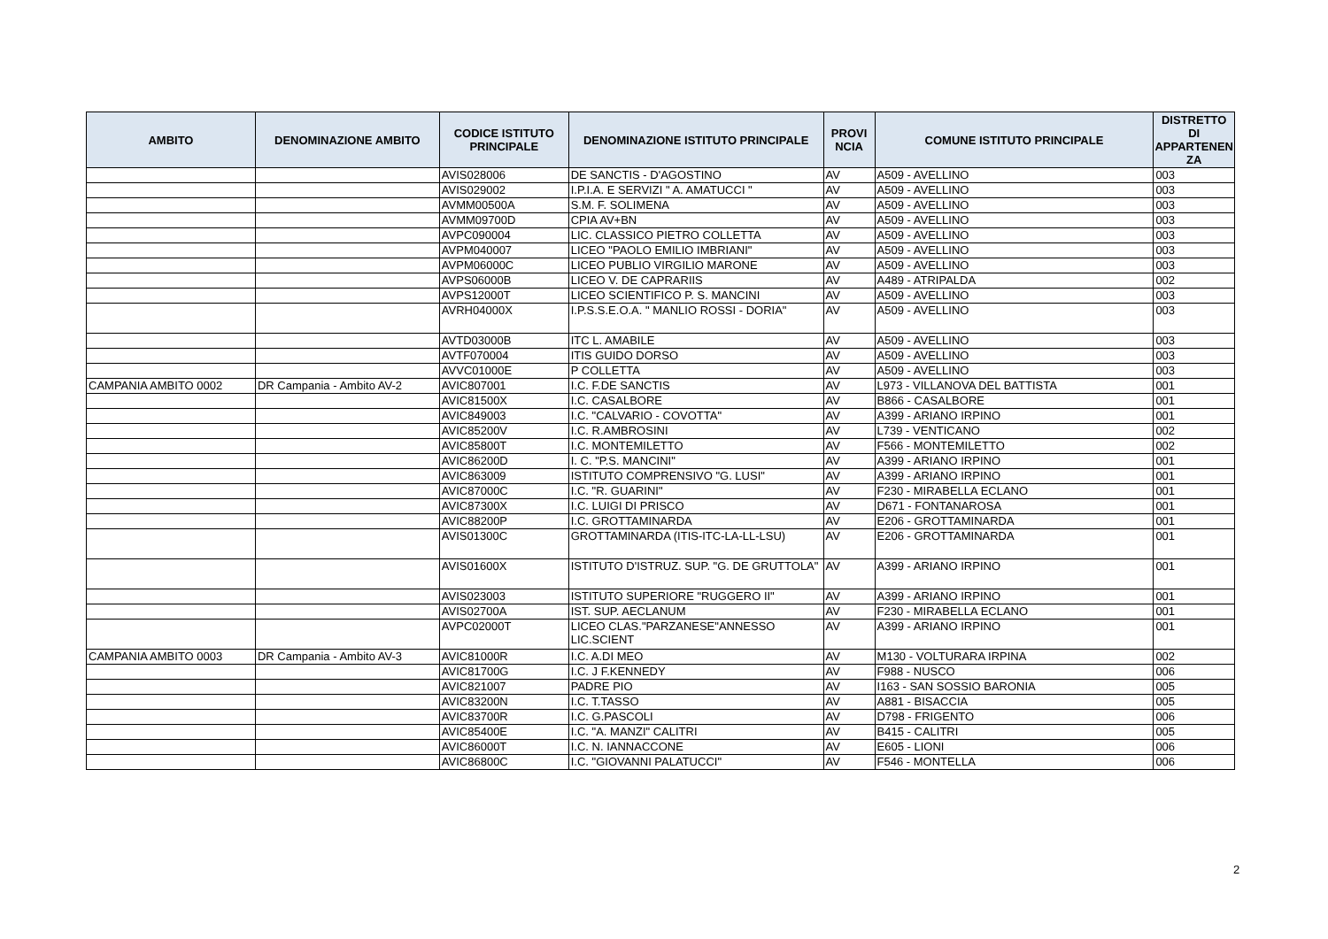| AMBITO | DENOMINAZIONE AMBITO | CODICE ISTITUTO PRINCIPALE | DENOMINAZIONE ISTITUTO PRINCIPALE | PROVI NCIA | COMUNE ISTITUTO PRINCIPALE | DISTRETTO DI APPARTENEN ZA |
| --- | --- | --- | --- | --- | --- | --- |
| | | AVIS028006 | DE SANCTIS - D'AGOSTINO | AV | A509 - AVELLINO | 003 |
| | | AVIS029002 | I.P.I.A. E SERVIZI " A. AMATUCCI " | AV | A509 - AVELLINO | 003 |
| | | AVMM00500A | S.M. F. SOLIMENA | AV | A509 - AVELLINO | 003 |
| | | AVMM09700D | CPIA AV+BN | AV | A509 - AVELLINO | 003 |
| | | AVPC090004 | LIC. CLASSICO PIETRO COLLETTA | AV | A509 - AVELLINO | 003 |
| | | AVPM040007 | LICEO "PAOLO EMILIO IMBRIANI" | AV | A509 - AVELLINO | 003 |
| | | AVPM06000C | LICEO PUBLIO VIRGILIO MARONE | AV | A509 - AVELLINO | 003 |
| | | AVPS06000B | LICEO V. DE CAPRARIIS | AV | A489 - ATRIPALDA | 002 |
| | | AVPS12000T | LICEO SCIENTIFICO P. S. MANCINI | AV | A509 - AVELLINO | 003 |
| | | AVRH04000X | I.P.S.S.E.O.A. " MANLIO ROSSI - DORIA" | AV | A509 - AVELLINO | 003 |
| | | AVTD03000B | ITC L. AMABILE | AV | A509 - AVELLINO | 003 |
| | | AVTF070004 | ITIS GUIDO DORSO | AV | A509 - AVELLINO | 003 |
| | | AVVC01000E | P COLLETTA | AV | A509 - AVELLINO | 003 |
| CAMPANIA AMBITO 0002 | DR Campania - Ambito AV-2 | AVIC807001 | I.C. F.DE SANCTIS | AV | L973 - VILLANOVA DEL BATTISTA | 001 |
| | | AVIC81500X | I.C. CASALBORE | AV | B866 - CASALBORE | 001 |
| | | AVIC849003 | I.C. "CALVARIO - COVOTTA" | AV | A399 - ARIANO IRPINO | 001 |
| | | AVIC85200V | I.C. R.AMBROSINI | AV | L739 - VENTICANO | 002 |
| | | AVIC85800T | I.C. MONTEMILETTO | AV | F566 - MONTEMILETTO | 002 |
| | | AVIC86200D | I. C. "P.S. MANCINI" | AV | A399 - ARIANO IRPINO | 001 |
| | | AVIC863009 | ISTITUTO COMPRENSIVO "G. LUSI" | AV | A399 - ARIANO IRPINO | 001 |
| | | AVIC87000C | I.C. "R. GUARINI" | AV | F230 - MIRABELLA ECLANO | 001 |
| | | AVIC87300X | I.C. LUIGI DI PRISCO | AV | D671 - FONTANAROSA | 001 |
| | | AVIC88200P | I.C. GROTTAMINARDA | AV | E206 - GROTTAMINARDA | 001 |
| | | AVIS01300C | GROTTAMINARDA (ITIS-ITC-LA-LL-LSU) | AV | E206 - GROTTAMINARDA | 001 |
| | | AVIS01600X | ISTITUTO D'ISTRUZ. SUP. "G. DE GRUTTOLA" | AV | A399 - ARIANO IRPINO | 001 |
| | | AVIS023003 | ISTITUTO SUPERIORE "RUGGERO II" | AV | A399 - ARIANO IRPINO | 001 |
| | | AVIS02700A | IST. SUP. AECLANUM | AV | F230 - MIRABELLA ECLANO | 001 |
| | | AVPC02000T | LICEO CLAS."PARZANESE"ANNESSO LIC.SCIENT | AV | A399 - ARIANO IRPINO | 001 |
| CAMPANIA AMBITO 0003 | DR Campania - Ambito AV-3 | AVIC81000R | I.C. A.DI MEO | AV | M130 - VOLTURARA IRPINA | 002 |
| | | AVIC81700G | I.C. J F.KENNEDY | AV | F988 - NUSCO | 006 |
| | | AVIC821007 | PADRE PIO | AV | I163 - SAN SOSSIO BARONIA | 005 |
| | | AVIC83200N | I.C. T.TASSO | AV | A881 - BISACCIA | 005 |
| | | AVIC83700R | I.C. G.PASCOLI | AV | D798 - FRIGENTO | 006 |
| | | AVIC85400E | I.C. "A. MANZI" CALITRI | AV | B415 - CALITRI | 005 |
| | | AVIC86000T | I.C. N. IANNACCONE | AV | E605 - LIONI | 006 |
| | | AVIC86800C | I.C. "GIOVANNI PALATUCCI" | AV | F546 - MONTELLA | 006 |
2